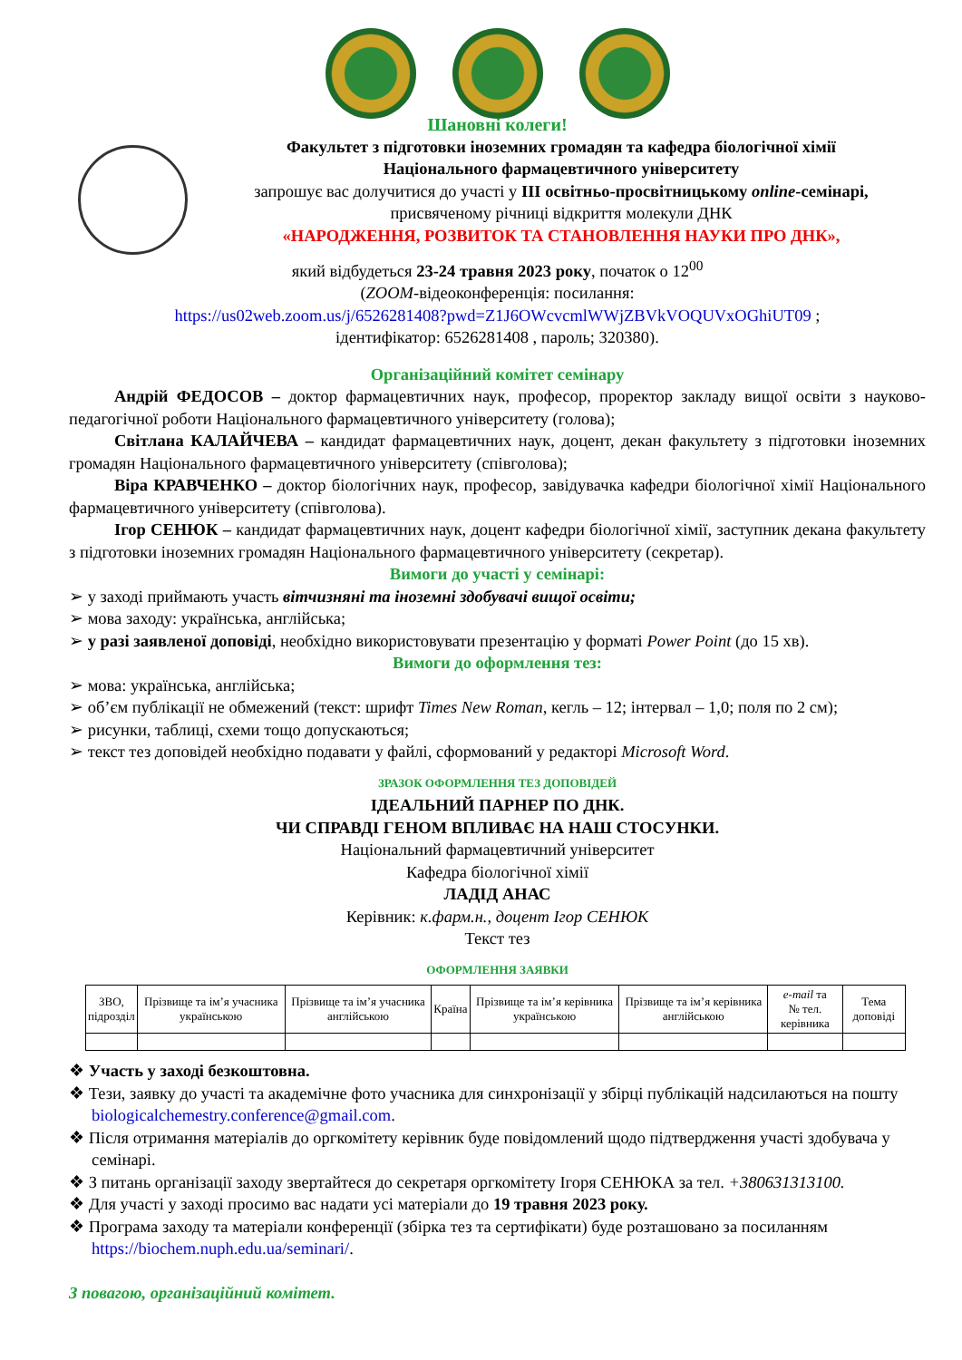Шановні колеги!
Факультет з підготовки іноземних громадян та кафедра біологічної хімії
Національного фармацевтичного університету
запрошує вас долучитися до участі у ІІІ освітньо-просвітницькому online-семінарі,
присвяченому річниці відкриття молекули ДНК
«НАРОДЖЕННЯ, РОЗВИТОК ТА СТАНОВЛЕННЯ НАУКИ ПРО ДНК»,
який відбудеться 23-24 травня 2023 року, початок о 12<sup>00</sup>
(ZOOM-відеоконференція: посилання:
https://us02web.zoom.us/j/6526281408?pwd=Z1J6OWcvcmlWWjZBVkVOQUVxOGhiUT09 ;
ідентифікатор: 6526281408 , пароль; 320380).
Організаційний комітет семінару
Андрій ФЕДОСОВ – доктор фармацевтичних наук, професор, проректор закладу вищої освіти з науково-педагогічної роботи Національного фармацевтичного університету (голова);
Світлана КАЛАЙЧЕВА – кандидат фармацевтичних наук, доцент, декан факультету з підготовки іноземних громадян Національного фармацевтичного університету (співголова);
Віра КРАВЧЕНКО – доктор біологічних наук, професор, завідувачка кафедри біологічної хімії Національного фармацевтичного університету (співголова).
Ігор СЕНЮК – кандидат фармацевтичних наук, доцент кафедри біологічної хімії, заступник декана факультету з підготовки іноземних громадян Національного фармацевтичного університету (секретар).
Вимоги до участі у семінарі:
➢ у заході приймають участь вітчизняні та іноземні здобувачі вищої освіти;
➢ мова заходу: українська, англійська;
➢ у разі заявленої доповіді, необхідно використовувати презентацію у форматі Power Point (до 15 хв).
Вимоги до оформлення тез:
➢ мова: українська, англійська;
➢ об’єм публікації не обмежений (текст: шрифт Times New Roman, кегль – 12; інтервал – 1,0; поля по 2 см);
➢ рисунки, таблиці, схеми тощо допускаються;
➢ текст тез доповідей необхідно подавати у файлі, сформований у редакторі Microsoft Word.
ЗРАЗОК ОФОРМЛЕННЯ ТЕЗ ДОПОВІДЕЙ
ІДЕАЛЬНИЙ ПАРНЕР ПО ДНК.
ЧИ СПРАВДІ ГЕНОМ ВПЛИВАЄ НА НАШ СТОСУНКИ.
Національний фармацевтичний університет
Кафедра біологічної хімії
ЛАДІД АНАС
Керівник: к.фарм.н., доцент Ігор СЕНЮК
Текст тез
ОФОРМЛЕННЯ ЗАЯВКИ
| ЗВО, підрозділ | Прізвище та ім’я учасника українською | Прізвище та ім’я учасника англійською | Країна | Прізвище та ім’я керівника українською | Прізвище та ім’я керівника англійською | e-mail та № тел. керівника | Тема доповіді |
❖ Участь у заході безкоштовна.
❖ Тези, заявку до участі та академічне фото учасника для синхронізації у збірці публікацій надсилаються на пошту biologicalchemestry.conference@gmail.com.
❖ Після отримання матеріалів до оргкомітету керівник буде повідомлений щодо підтвердження участі здобувача у семінарі.
❖ З питань організації заходу звертайтеся до секретаря оргкомітету Ігоря СЕНЮКА за тел. +380631313100.
❖ Для участі у заході просимо вас надати усі матеріали до 19 травня 2023 року.
❖ Програма заходу та матеріали конференції (збірка тез та сертифікати) буде розташовано за посиланням https://biochem.nuph.edu.ua/seminari/.
З повагою, організаційний комітет.